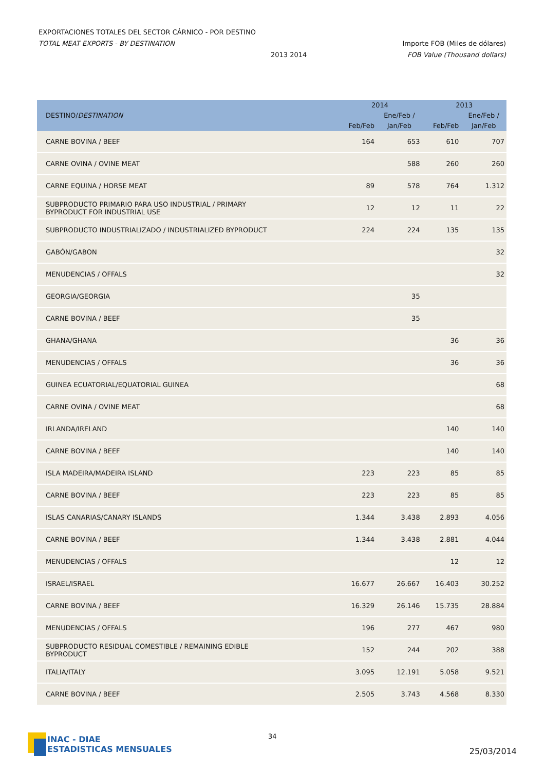EXPORTACIONES TOTALES DEL SECTOR CÁRNICO - POR DESTINO
TOTAL MEAT EXPORTS - BY DESTINATION Importe FOB (Miles de dólares)
2013 2014 FOB Value (Thousand dollars)
| DESTINO/ DESTINATION | 2014 | | 2013 | |
| --- | --- | --- | --- | --- |
| | Feb/Feb | Ene/Feb / Jan/Feb | Feb/Feb | Ene/Feb / Jan/Feb |
| CARNE BOVINA / BEEF | 164 | 653 | 610 | 707 |
| CARNE OVINA / OVINE MEAT | | 588 | 260 | 260 |
| CARNE EQUINA / HORSE MEAT | 89 | 578 | 764 | 1.312 |
| SUBPRODUCTO PRIMARIO PARA USO INDUSTRIAL / PRIMARY BYPRODUCT FOR INDUSTRIAL USE | 12 | 12 | 11 | 22 |
| SUBPRODUCTO INDUSTRIALIZADO / INDUSTRIALIZED BYPRODUCT | 224 | 224 | 135 | 135 |
| GABÓN/GABON | | | | 32 |
| MENUDENCIAS / OFFALS | | | | 32 |
| GEORGIA/GEORGIA | | 35 | | |
| CARNE BOVINA / BEEF | | 35 | | |
| GHANA/GHANA | | | 36 | 36 |
| MENUDENCIAS / OFFALS | | | 36 | 36 |
| GUINEA ECUATORIAL/EQUATORIAL GUINEA | | | | 68 |
| CARNE OVINA / OVINE MEAT | | | | 68 |
| IRLANDA/IRELAND | | | 140 | 140 |
| CARNE BOVINA / BEEF | | | 140 | 140 |
| ISLA MADEIRA/MADEIRA ISLAND | 223 | 223 | 85 | 85 |
| CARNE BOVINA / BEEF | 223 | 223 | 85 | 85 |
| ISLAS CANARIAS/CANARY ISLANDS | 1.344 | 3.438 | 2.893 | 4.056 |
| CARNE BOVINA / BEEF | 1.344 | 3.438 | 2.881 | 4.044 |
| MENUDENCIAS / OFFALS | | | 12 | 12 |
| ISRAEL/ISRAEL | 16.677 | 26.667 | 16.403 | 30.252 |
| CARNE BOVINA / BEEF | 16.329 | 26.146 | 15.735 | 28.884 |
| MENUDENCIAS / OFFALS | 196 | 277 | 467 | 980 |
| SUBPRODUCTO RESIDUAL COMESTIBLE / REMAINING EDIBLE BYPRODUCT | 152 | 244 | 202 | 388 |
| ITALIA/ITALY | 3.095 | 12.191 | 5.058 | 9.521 |
| CARNE BOVINA / BEEF | 2.505 | 3.743 | 4.568 | 8.330 |
INAC - DIAE
ESTADISTICAS MENSUALES
34
25/03/2014